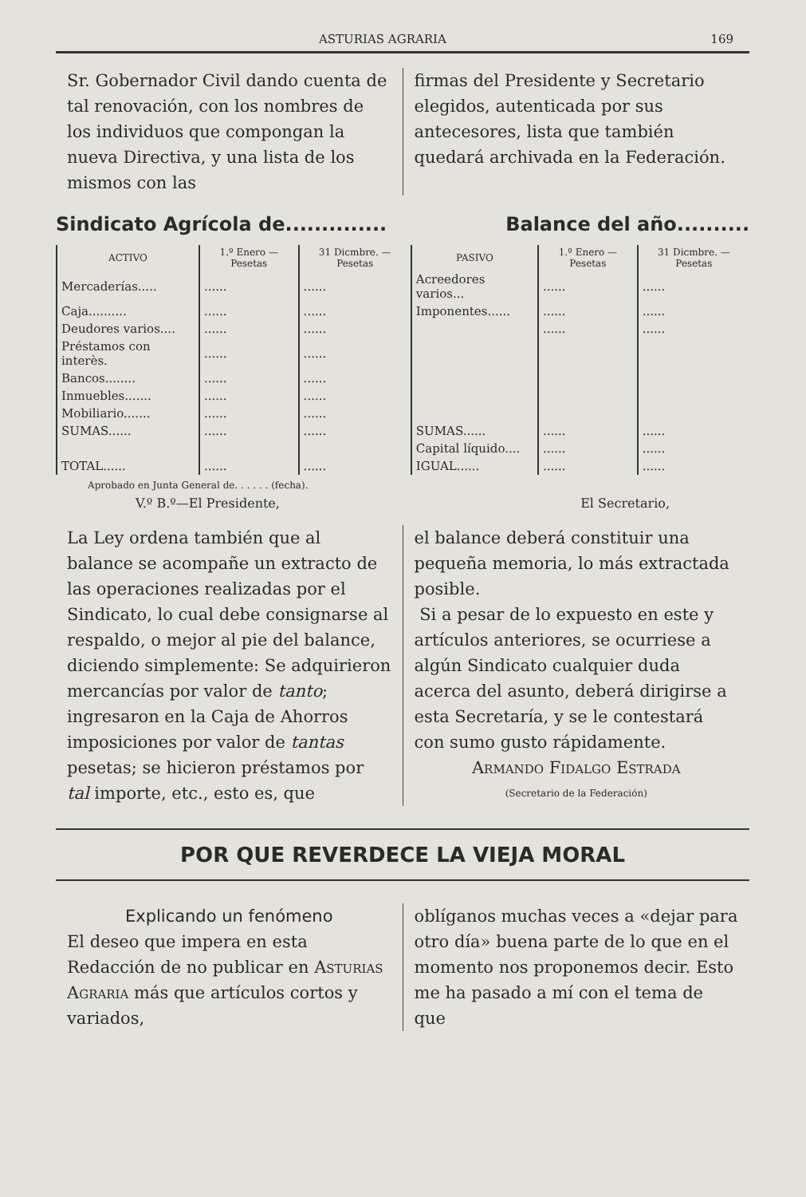ASTURIAS AGRARIA 169
Sr. Gobernador Civil dando cuenta de tal renovación, con los nombres de los individuos que compongan la nueva Directiva, y una lista de los mismos con las
firmas del Presidente y Secretario elegidos, autenticada por sus antecesores, lista que también quedará archivada en la Federación.
Sindicato Agrícola de.............. Balance del año..........
| ACTIVO | 1.º Enero — Pesetas | 31 Dicmbre. — Pesetas | PASIVO | 1.º Enero — Pesetas | 31 Dicmbre. — Pesetas |
| --- | --- | --- | --- | --- | --- |
| Mercaderías..... | ...... | ...... | Acreedores varios... | ...... | ...... |
| Caja.......... | ...... | ...... | Imponentes...... | ...... | ...... |
| Deudores varios.... | ...... | ...... | | ...... | ...... |
| Préstamos con interès. | ...... | ...... | | | |
| Bancos........ | ...... | ...... | | | |
| Inmuebles....... | ...... | ...... | | | |
| Mobiliario....... | ...... | ...... | | | |
| SUMAS...... | ...... | ...... | SUMAS...... | ...... | ...... |
| | | | Capital líquido.... | ...... | ...... |
| TOTAL...... | ...... | ...... | IGUAL...... | ...... | ...... |
Aprobado en Junta General de. . . . . . (fecha).
V.º B.º—El Presidente, El Secretario,
La Ley ordena también que al balance se acompañe un extracto de las operaciones realizadas por el Sindicato, lo cual debe consignarse al respaldo, o mejor al pie del balance, diciendo simplemente: Se adquirieron mercancías por valor de tanto; ingresaron en la Caja de Ahorros imposiciones por valor de tantas pesetas; se hicieron préstamos por tal importe, etc., esto es, que
el balance deberá constituir una pequeña memoria, lo más extractada posible.
Si a pesar de lo expuesto en este y artículos anteriores, se ocurriese a algún Sindicato cualquier duda acerca del asunto, deberá dirigirse a esta Secretaría, y se le contestará con sumo gusto rápidamente.
Armando Fidalgo Estrada
(Secretario de la Federación)
POR QUE REVERDECE LA VIEJA MORAL
Explicando un fenómeno
El deseo que impera en esta Redacción de no publicar en Asturias Agraria más que artículos cortos y variados,
oblíganos muchas veces a «dejar para otro día» buena parte de lo que en el momento nos proponemos decir. Esto me ha pasado a mí con el tema de que